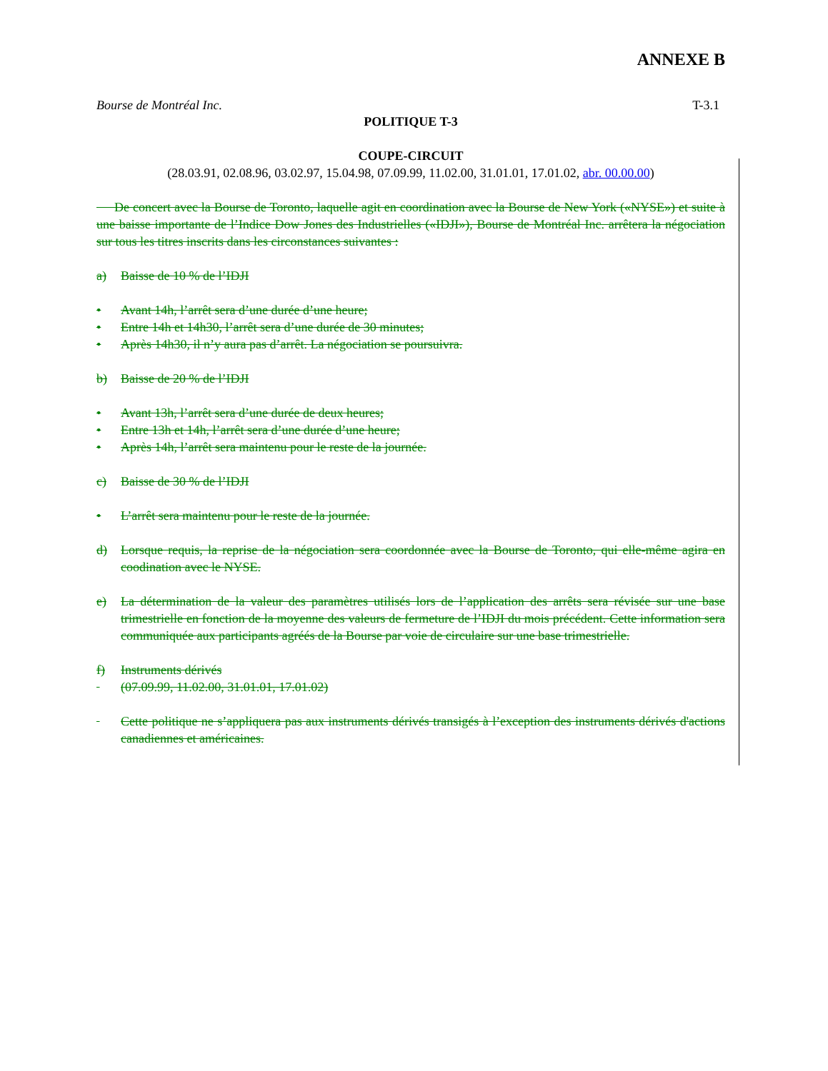ANNEXE B
Bourse de Montréal Inc. T-3.1
POLITIQUE T-3
COUPE-CIRCUIT
(28.03.91, 02.08.96, 03.02.97, 15.04.98, 07.09.99, 11.02.00, 31.01.01, 17.01.02, abr. 00.00.00)
De concert avec la Bourse de Toronto, laquelle agit en coordination avec la Bourse de New York («NYSE») et suite à une baisse importante de l’Indice Dow Jones des Industrielles («IDJI»), Bourse de Montréal Inc. arrêtera la négociation sur tous les titres inscrits dans les circonstances suivantes :
a) Baisse de 10 % de l’IDJI
• Avant 14h, l’arrêt sera d’une durée d’une heure;
• Entre 14h et 14h30, l’arrêt sera d’une durée de 30 minutes;
• Après 14h30, il n’y aura pas d’arrêt. La négociation se poursuivra.
b) Baisse de 20 % de l’IDJI
• Avant 13h, l’arrêt sera d’une durée de deux heures;
• Entre 13h et 14h, l’arrêt sera d’une durée d’une heure;
• Après 14h, l’arrêt sera maintenu pour le reste de la journée.
c) Baisse de 30 % de l’IDJI
• L’arrêt sera maintenu pour le reste de la journée.
d) Lorsque requis, la reprise de la négociation sera coordonnée avec la Bourse de Toronto, qui elle-même agira en coodination avec le NYSE.
e) La détermination de la valeur des paramètres utilisés lors de l’application des arrêts sera révisée sur une base trimestrielle en fonction de la moyenne des valeurs de fermeture de l’IDJI du mois précédent. Cette information sera communiquée aux participants agréés de la Bourse par voie de circulaire sur une base trimestrielle.
f) Instruments dérivés
(07.09.99, 11.02.00, 31.01.01, 17.01.02)
Cette politique ne s’appliquera pas aux instruments dérivés transigés à l’exception des instruments dérivés d'actions canadiennes et américaines.